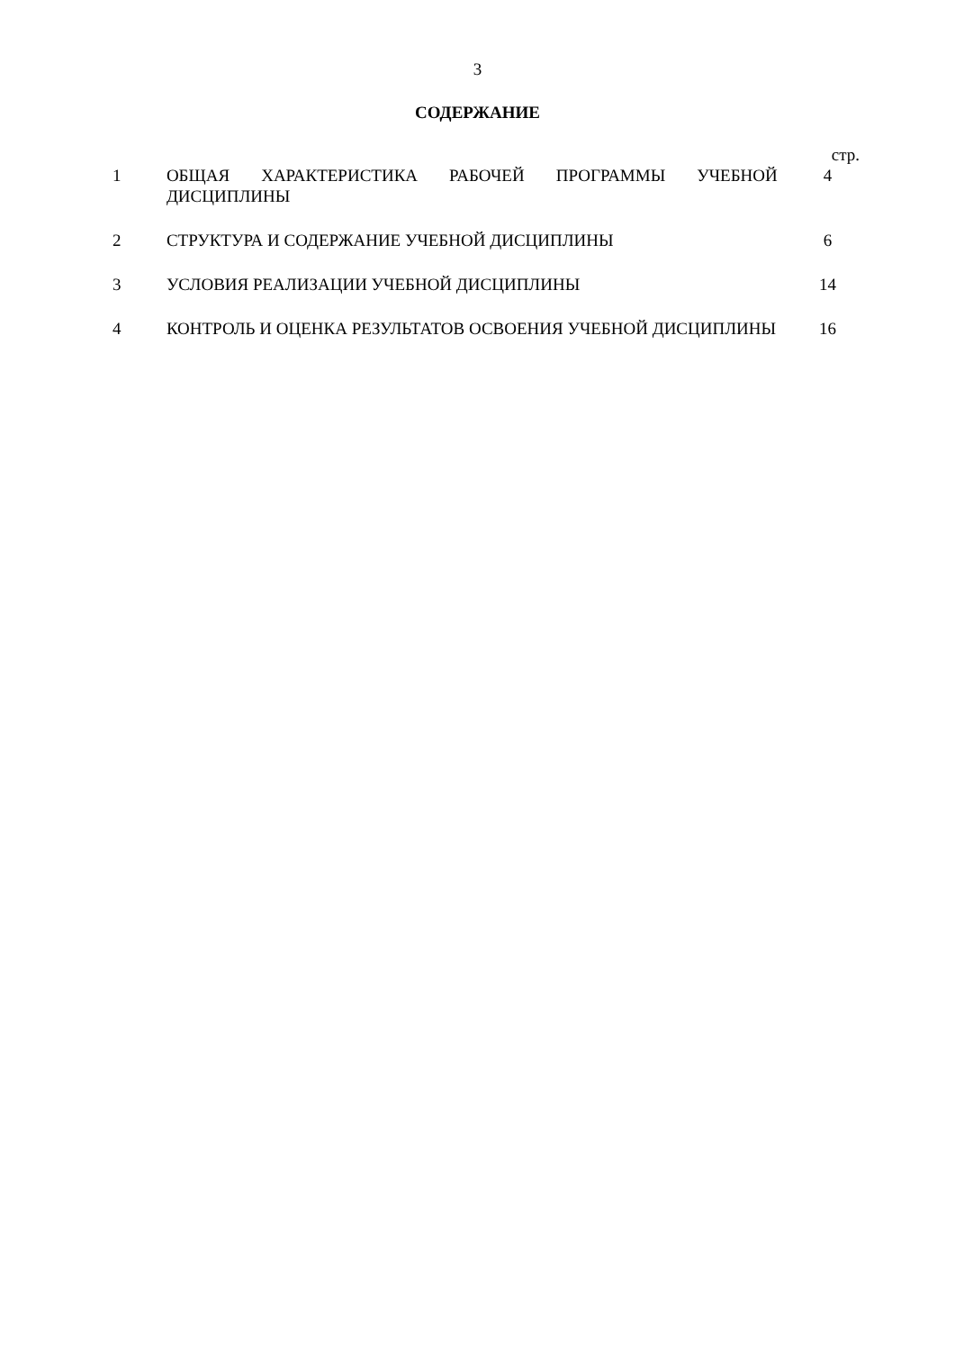3
СОДЕРЖАНИЕ
| | | стр. |
| 1 | ОБЩАЯ ХАРАКТЕРИСТИКА РАБОЧЕЙ ПРОГРАММЫ УЧЕБНОЙ ДИСЦИПЛИНЫ | 4 |
| 2 | СТРУКТУРА И СОДЕРЖАНИЕ УЧЕБНОЙ ДИСЦИПЛИНЫ | 6 |
| 3 | УСЛОВИЯ РЕАЛИЗАЦИИ УЧЕБНОЙ ДИСЦИПЛИНЫ | 14 |
| 4 | КОНТРОЛЬ И ОЦЕНКА РЕЗУЛЬТАТОВ ОСВОЕНИЯ УЧЕБНОЙ ДИСЦИПЛИНЫ | 16 |